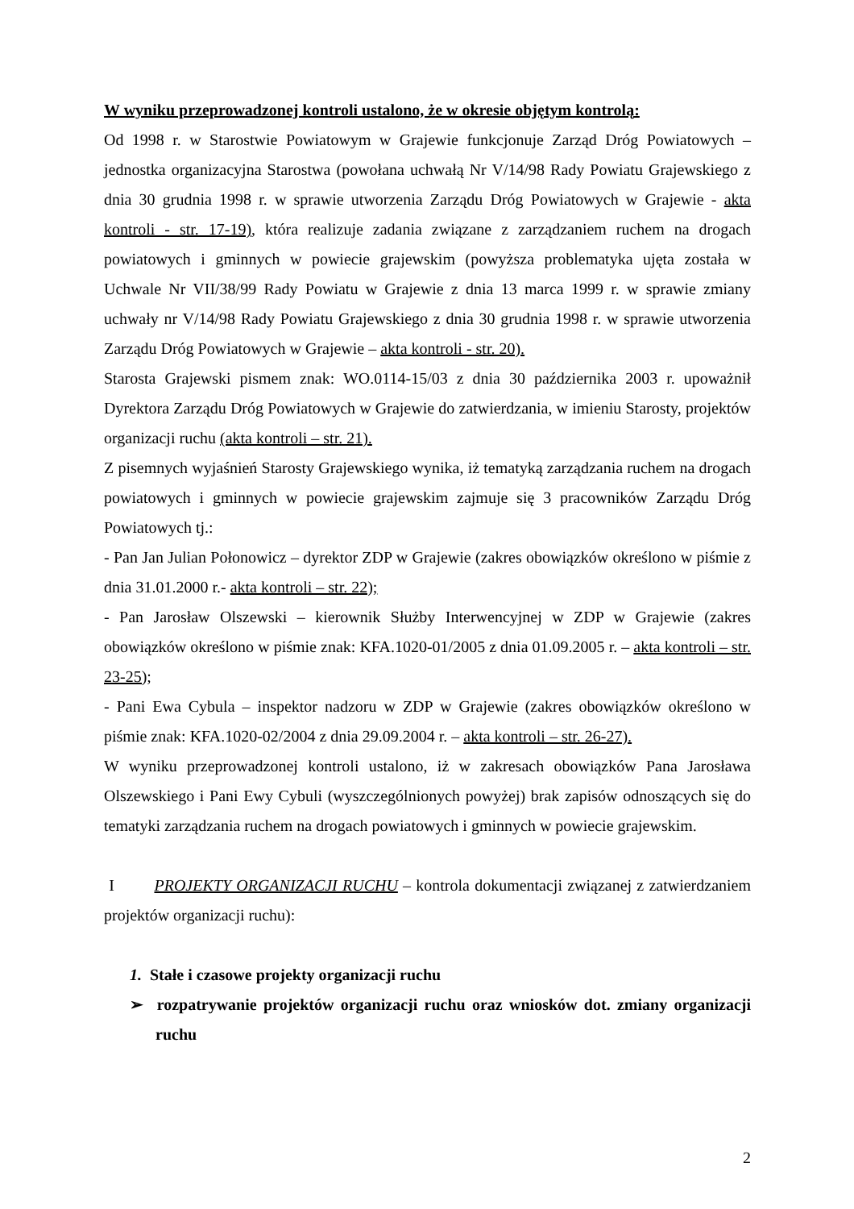W wyniku przeprowadzonej kontroli ustalono, że w okresie objętym kontrolą:
Od 1998 r. w Starostwie Powiatowym w Grajewie funkcjonuje Zarząd Dróg Powiatowych – jednostka organizacyjna Starostwa (powołana uchwałą Nr V/14/98 Rady Powiatu Grajewskiego z dnia 30 grudnia 1998 r. w sprawie utworzenia Zarządu Dróg Powiatowych w Grajewie - akta kontroli - str. 17-19), która realizuje zadania związane z zarządzaniem ruchem na drogach powiatowych i gminnych w powiecie grajewskim (powyższa problematyka ujęta została w Uchwale Nr VII/38/99 Rady Powiatu w Grajewie z dnia 13 marca 1999 r. w sprawie zmiany uchwały nr V/14/98 Rady Powiatu Grajewskiego z dnia 30 grudnia 1998 r. w sprawie utworzenia Zarządu Dróg Powiatowych w Grajewie – akta kontroli - str. 20).
Starosta Grajewski pismem znak: WO.0114-15/03 z dnia 30 października 2003 r. upoważnił Dyrektora Zarządu Dróg Powiatowych w Grajewie do zatwierdzania, w imieniu Starosty, projektów organizacji ruchu (akta kontroli – str. 21).
Z pisemnych wyjaśnień Starosty Grajewskiego wynika, iż tematyką zarządzania ruchem na drogach powiatowych i gminnych w powiecie grajewskim zajmuje się 3 pracowników Zarządu Dróg Powiatowych tj.:
- Pan Jan Julian Połonowicz – dyrektor ZDP w Grajewie (zakres obowiązków określono w piśmie z dnia 31.01.2000 r.- akta kontroli – str. 22);
- Pan Jarosław Olszewski – kierownik Służby Interwencyjnej w ZDP w Grajewie (zakres obowiązków określono w piśmie znak: KFA.1020-01/2005 z dnia 01.09.2005 r. – akta kontroli – str. 23-25);
- Pani Ewa Cybula – inspektor nadzoru w ZDP w Grajewie (zakres obowiązków określono w piśmie znak: KFA.1020-02/2004 z dnia 29.09.2004 r. – akta kontroli – str. 26-27).
W wyniku przeprowadzonej kontroli ustalono, iż w zakresach obowiązków Pana Jarosława Olszewskiego i Pani Ewy Cybuli (wyszczególnionych powyżej) brak zapisów odnoszących się do tematyki zarządzania ruchem na drogach powiatowych i gminnych w powiecie grajewskim.
I PROJEKTY ORGANIZACJI RUCHU – kontrola dokumentacji związanej z zatwierdzaniem projektów organizacji ruchu):
1. Stałe i czasowe projekty organizacji ruchu
➢ rozpatrywanie projektów organizacji ruchu oraz wniosków dot. zmiany organizacji ruchu
2